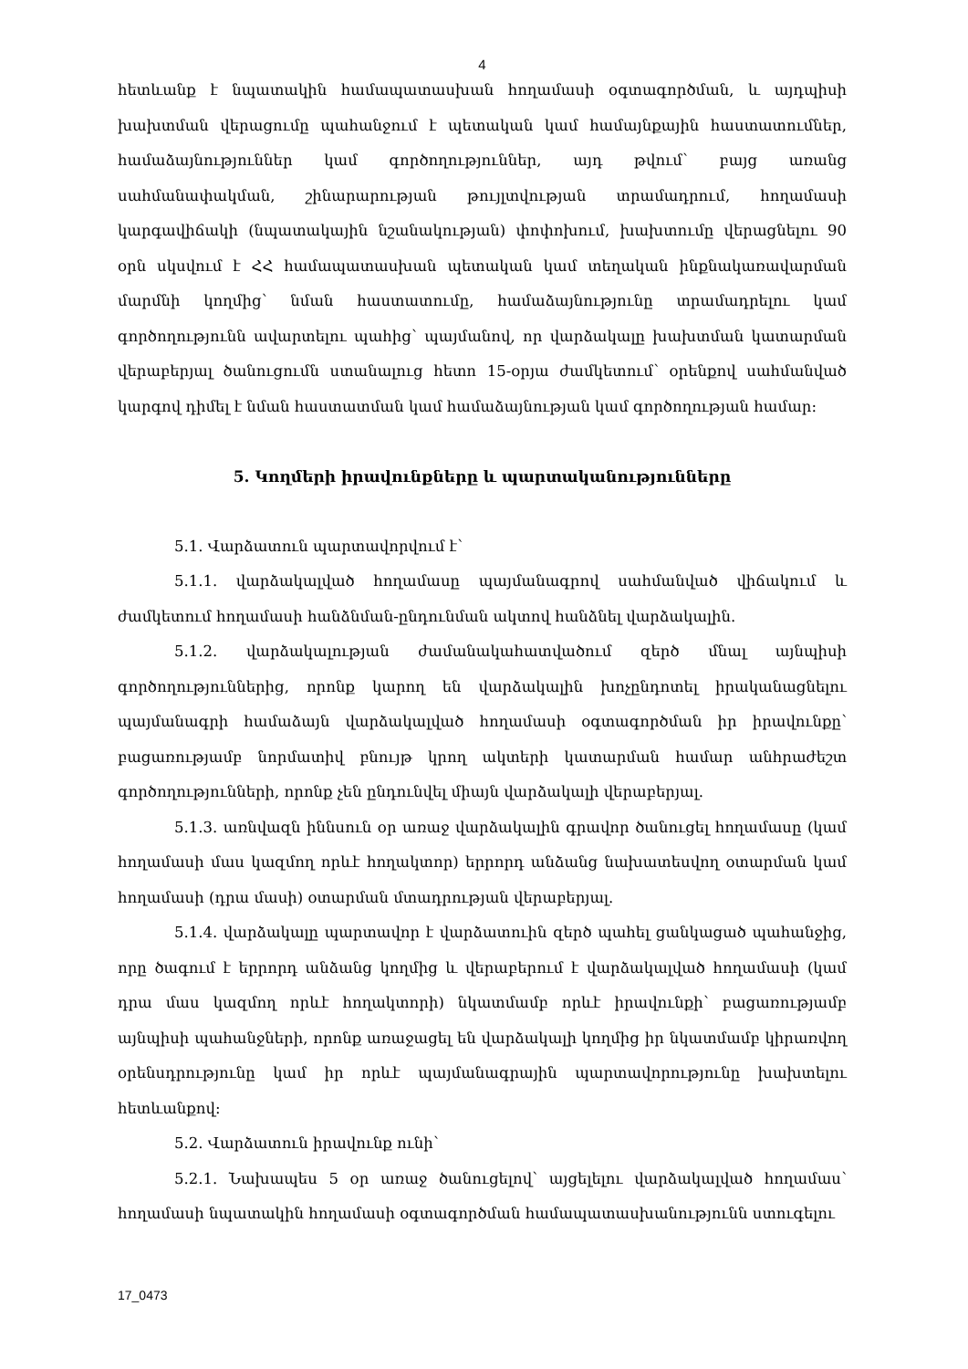4
հետևանք է նպատակին համապատասխան հողամասի օգտագործման, և այդպիսի խախտման վերացումը պահանջում է պետական կամ համայնքային հաստատումներ, համաձայնություններ կամ գործողություններ, այդ թվում՝ բայց առանց սահմանափակման, շինարարության թույլտվության տրամադրում, հողամասի կարգավիճակի (նպատակային նշանակության) փոփոխում, խախտումը վերացնելու 90 օրն սկսվում է ՀՀ համապատասխան պետական կամ տեղական ինքնակառավարման մարմնի կողմից՝ նման հաստատումը, համաձայնությունը տրամադրելու կամ գործողությունն ավարտելու պահից՝ պայմանով, որ վարձակալը խախտման կատարման վերաբերյալ ծանուցումն ստանալուց հետո 15-օրյա ժամկետում՝ օրենքով սահմանված կարգով դիմել է նման հաստատման կամ համաձայնության կամ գործողության համար:
5. Կողմերի իրավունքները և պարտականությունները
5.1. Վարձատուն պարտավորվում է՝
5.1.1. վարձակալված հողամասը պայմանագրով սահմանված վիճակում և ժամկետում հողամասի հանձնման-ընդունման ակտով հանձնել վարձակալին.
5.1.2. վարձակալության ժամանակահատվածում զերծ մնալ այնպիսի գործողություններից, որոնք կարող են վարձակալին խոչընդոտել իրականացնելու պայմանագրի համաձայն վարձակալված հողամասի օգտագործման իր իրավունքը՝ բացառությամբ նորմատիվ բնույթ կրող ակտերի կատարման համար անհրաժեշտ գործողությունների, որոնք չեն ընդունվել միայն վարձակալի վերաբերյալ.
5.1.3. առնվազն իննսուն օր առաջ վարձակալին գրավոր ծանուցել հողամասը (կամ հողամասի մաս կազմող որևէ հողակտոր) երրորդ անձանց նախատեսվող օտարման կամ հողամասի (դրա մասի) օտարման մտադրության վերաբերյալ.
5.1.4. վարձակալը պարտավոր է վարձատուին զերծ պահել ցանկացած պահանջից, որը ծագում է երրորդ անձանց կողմից և վերաբերում է վարձակալված հողամասի (կամ դրա մաս կազմող որևէ հողակտորի) նկատմամբ որևէ իրավունքի՝ բացառությամբ այնպիսի պահանջների, որոնք առաջացել են վարձակալի կողմից իր նկատմամբ կիրառվող օրենսդրությունը կամ իր որևէ պայմանագրային պարտավորությունը խախտելու հետևանքով:
5.2. Վարձատուն իրավունք ունի՝
5.2.1. Նախապես 5 օր առաջ ծանուցելով՝ այցելելու վարձակալված հողամաս՝ հողամասի նպատակին հողամասի օգտագործման համապատասխանությունն ստուգելու
17_0473